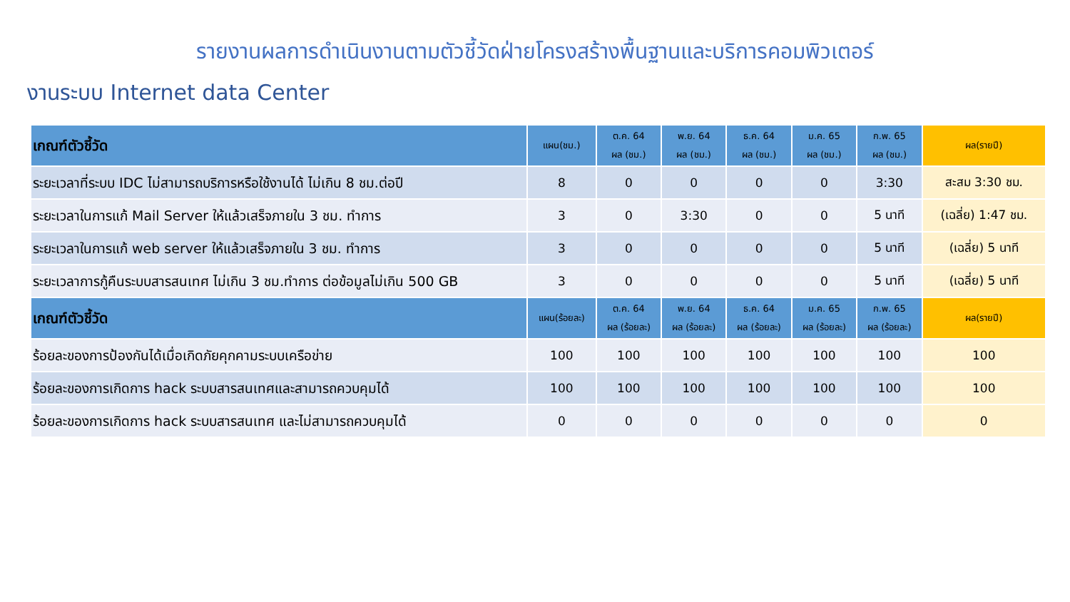รายงานผลการดำเนินงานตามตัวชี้วัดฝ่ายโครงสร้างพื้นฐานและบริการคอมพิวเตอร์
งานระบบ Internet data Center
| เกณฑ์ตัวชี้วัด | แผน(ชม.) | ต.ค. 64 ผล (ชม.) | พ.ย. 64 ผล (ชม.) | ธ.ค. 64 ผล (ชม.) | ม.ค. 65 ผล (ชม.) | ก.พ. 65 ผล (ชม.) | ผล(รายปี) |
| --- | --- | --- | --- | --- | --- | --- | --- |
| ระยะเวลาที่ระบบ IDC ไม่สามารถบริการหรือใช้งานได้ ไม่เกิน 8 ชม.ต่อปี | 8 | 0 | 0 | 0 | 0 | 3:30 | สะสม 3:30 ชม. |
| ระยะเวลาในการแก้ Mail Server ให้แล้วเสร็จภายใน 3 ชม. ทำการ | 3 | 0 | 3:30 | 0 | 0 | 5 นาที | (เฉลี่ย) 1:47 ชม. |
| ระยะเวลาในการแก้ web server ให้แล้วเสร็จภายใน 3 ชม. ทำการ | 3 | 0 | 0 | 0 | 0 | 5 นาที | (เฉลี่ย) 5 นาที |
| ระยะเวลาการกู้คืนระบบสารสนเทศ ไม่เกิน 3 ชม.ทำการ ต่อข้อมูลไม่เกิน 500 GB | 3 | 0 | 0 | 0 | 0 | 5 นาที | (เฉลี่ย) 5 นาที |
| เกณฑ์ตัวชี้วัด | แผน(ร้อยละ) | ต.ค. 64 ผล (ร้อยละ) | พ.ย. 64 ผล (ร้อยละ) | ธ.ค. 64 ผล (ร้อยละ) | ม.ค. 65 ผล (ร้อยละ) | ก.พ. 65 ผล (ร้อยละ) | ผล(รายปี) |
| ร้อยละของการป้องกันได้เมื่อเกิดภัยคุกคามระบบเครือข่าย | 100 | 100 | 100 | 100 | 100 | 100 | 100 |
| ร้อยละของการเกิดการ hack ระบบสารสนเทศและสามารถควบคุมได้ | 100 | 100 | 100 | 100 | 100 | 100 | 100 |
| ร้อยละของการเกิดการ hack ระบบสารสนเทศ และไม่สามารถควบคุมได้ | 0 | 0 | 0 | 0 | 0 | 0 | 0 |